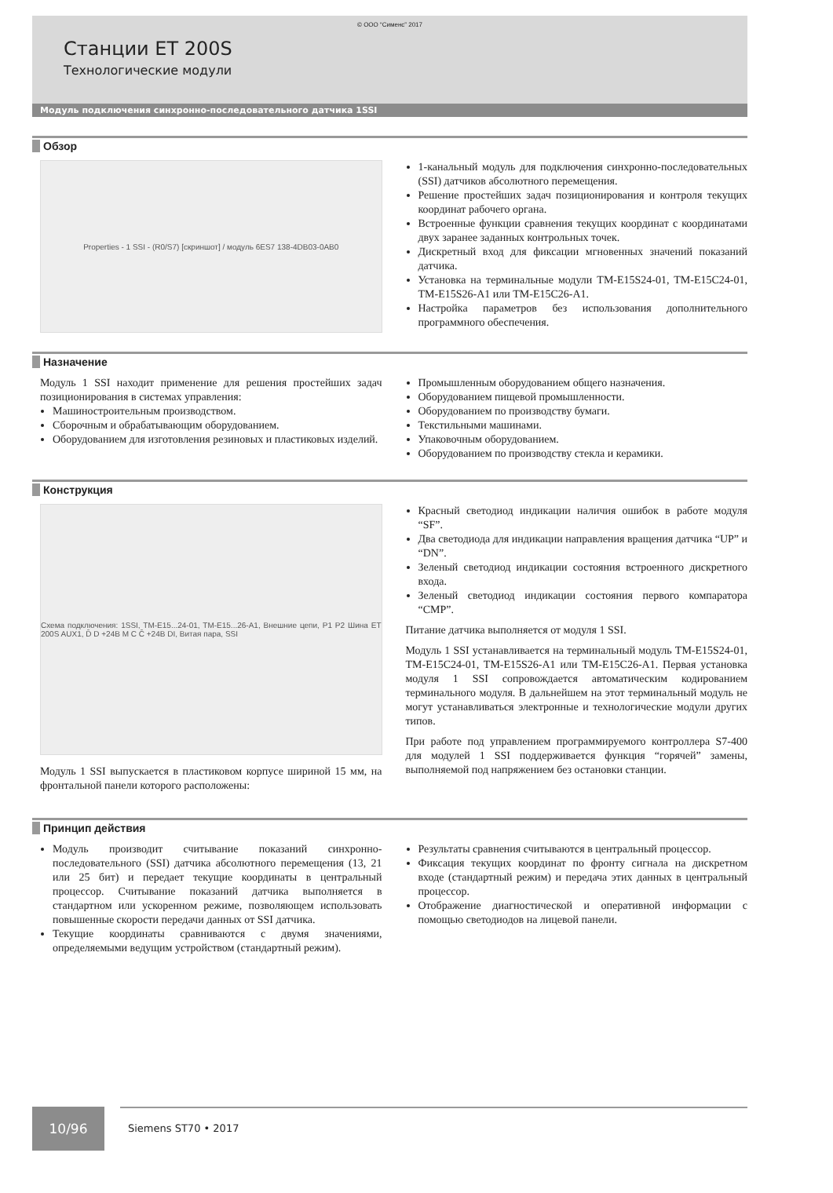© ООО “Сименс” 2017
Станции ET 200S
Технологические модули
Модуль подключения синхронно-последовательного датчика 1SSI
Обзор
Properties - 1 SSI - (R0/S7) [скриншот] / модуль 6ES7 138-4DB03-0AB0
1-канальный модуль для подключения синхронно-последовательных (SSI) датчиков абсолютного перемещения.
Решение простейших задач позиционирования и контроля текущих координат рабочего органа.
Встроенные функции сравнения текущих координат с координатами двух заранее заданных контрольных точек.
Дискретный вход для фиксации мгновенных значений показаний датчика.
Установка на терминальные модули TM-E15S24-01, TM-E15C24-01, TM-E15S26-A1 или TM-E15C26-A1.
Настройка параметров без использования дополнительного программного обеспечения.
Назначение
Модуль 1 SSI находит применение для решения простейших задач позиционирования в системах управления:
Машиностроительным производством.
Сборочным и обрабатывающим оборудованием.
Оборудованием для изготовления резиновых и пластиковых изделий.
Промышленным оборудованием общего назначения.
Оборудованием пищевой промышленности.
Оборудованием по производству бумаги.
Текстильными машинами.
Упаковочным оборудованием.
Оборудованием по производству стекла и керамики.
Конструкция
Схема подключения: 1SSI, TM-E15...24-01, TM-E15...26-A1, Внешние цепи, P1 P2 Шина ET 200S AUX1, D̄ D +24B M C C̄ +24B DI, Витая пара, SSI
Модуль 1 SSI выпускается в пластиковом корпусе шириной 15 мм, на фронтальной панели которого расположены:
Красный светодиод индикации наличия ошибок в работе модуля “SF”.
Два светодиода для индикации направления вращения датчика “UP” и “DN”.
Зеленый светодиод индикации состояния встроенного дискретного входа.
Зеленый светодиод индикации состояния первого компаратора “CMP”.
Питание датчика выполняется от модуля 1 SSI.
Модуль 1 SSI устанавливается на терминальный модуль TM-E15S24-01, TM-E15C24-01, TM-E15S26-A1 или TM-E15C26-A1. Первая установка модуля 1 SSI сопровождается автоматическим кодированием терминального модуля. В дальнейшем на этот терминальный модуль не могут устанавливаться электронные и технологические модули других типов.
При работе под управлением программируемого контроллера S7-400 для модулей 1 SSI поддерживается функция “горячей” замены, выполняемой под напряжением без остановки станции.
Принцип действия
Модуль производит считывание показаний синхронно-последовательного (SSI) датчика абсолютного перемещения (13, 21 или 25 бит) и передает текущие координаты в центральный процессор. Считывание показаний датчика выполняется в стандартном или ускоренном режиме, позволяющем использовать повышенные скорости передачи данных от SSI датчика.
Текущие координаты сравниваются с двумя значениями, определяемыми ведущим устройством (стандартный режим).
Результаты сравнения считываются в центральный процессор.
Фиксация текущих координат по фронту сигнала на дискретном входе (стандартный режим) и передача этих данных в центральный процессор.
Отображение диагностической и оперативной информации с помощью светодиодов на лицевой панели.
10/96
Siemens ST70 • 2017